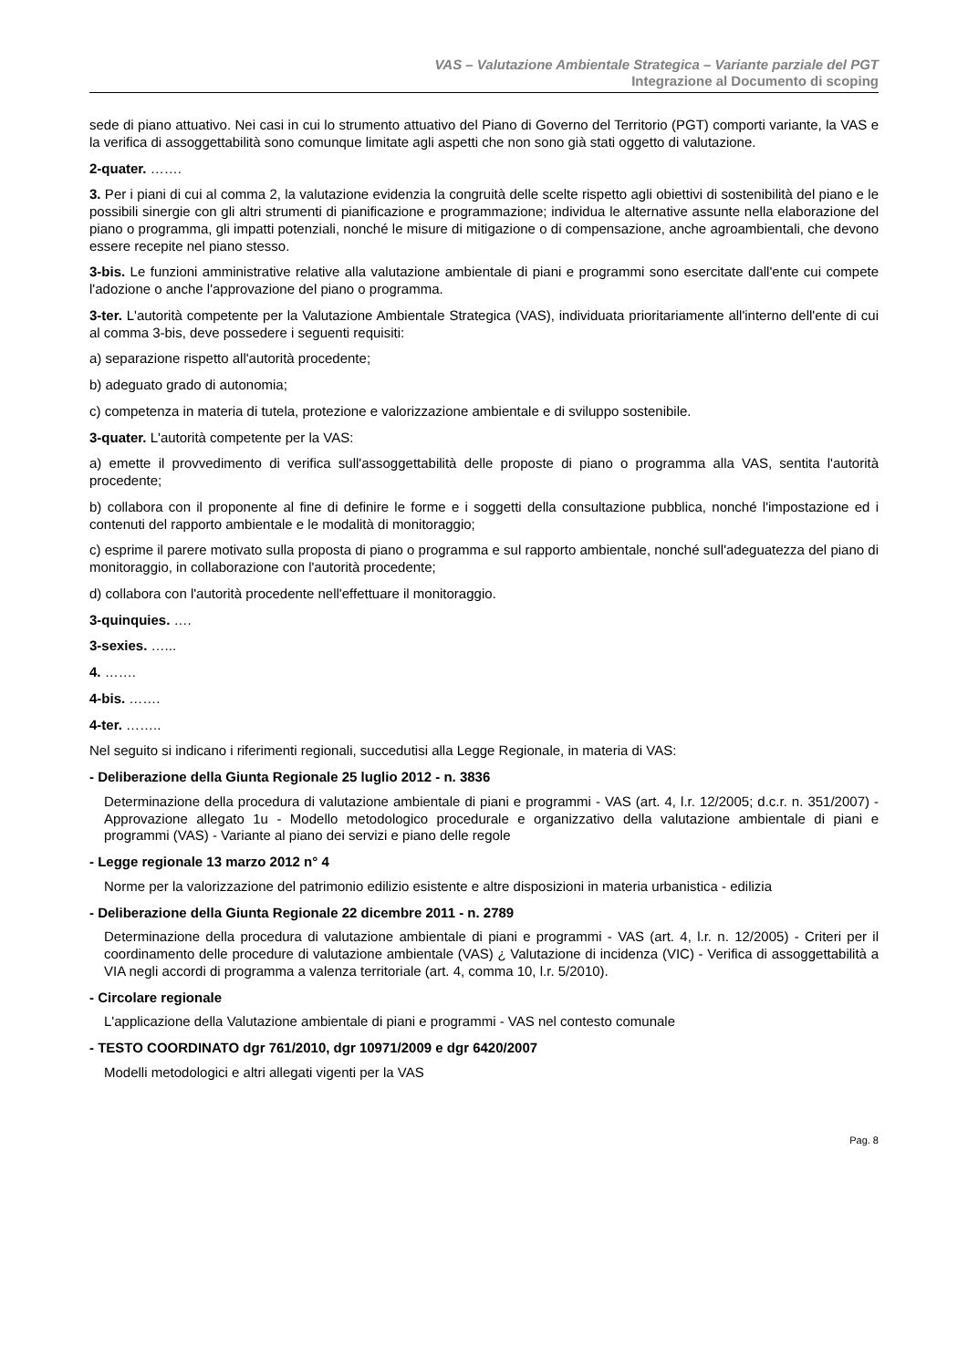VAS – Valutazione Ambientale Strategica – Variante parziale del PGT
Integrazione al Documento di scoping
sede di piano attuativo. Nei casi in cui lo strumento attuativo del Piano di Governo del Territorio (PGT) comporti variante, la VAS e la verifica di assoggettabilità sono comunque limitate agli aspetti che non sono già stati oggetto di valutazione.
2-quater. …….
3. Per i piani di cui al comma 2, la valutazione evidenzia la congruità delle scelte rispetto agli obiettivi di sostenibilità del piano e le possibili sinergie con gli altri strumenti di pianificazione e programmazione; individua le alternative assunte nella elaborazione del piano o programma, gli impatti potenziali, nonché le misure di mitigazione o di compensazione, anche agroambientali, che devono essere recepite nel piano stesso.
3-bis. Le funzioni amministrative relative alla valutazione ambientale di piani e programmi sono esercitate dall'ente cui compete l'adozione o anche l'approvazione del piano o programma.
3-ter. L'autorità competente per la Valutazione Ambientale Strategica (VAS), individuata prioritariamente all'interno dell'ente di cui al comma 3-bis, deve possedere i seguenti requisiti:
a) separazione rispetto all'autorità procedente;
b) adeguato grado di autonomia;
c) competenza in materia di tutela, protezione e valorizzazione ambientale e di sviluppo sostenibile.
3-quater. L'autorità competente per la VAS:
a) emette il provvedimento di verifica sull'assoggettabilità delle proposte di piano o programma alla VAS, sentita l'autorità procedente;
b) collabora con il proponente al fine di definire le forme e i soggetti della consultazione pubblica, nonché l'impostazione ed i contenuti del rapporto ambientale e le modalità di monitoraggio;
c) esprime il parere motivato sulla proposta di piano o programma e sul rapporto ambientale, nonché sull'adeguatezza del piano di monitoraggio, in collaborazione con l'autorità procedente;
d) collabora con l'autorità procedente nell'effettuare il monitoraggio.
3-quinquies. ….
3-sexies. …...
4. …….
4-bis. …….
4-ter. ……..
Nel seguito si indicano i riferimenti regionali, succedutisi alla Legge Regionale, in materia di VAS:
- Deliberazione della Giunta Regionale 25 luglio 2012 - n. 3836
Determinazione della procedura di valutazione ambientale di piani e programmi - VAS (art. 4, l.r. 12/2005; d.c.r. n. 351/2007) - Approvazione allegato 1u - Modello metodologico procedurale e organizzativo della valutazione ambientale di piani e programmi (VAS) - Variante al piano dei servizi e piano delle regole
- Legge regionale 13 marzo 2012 n° 4
Norme per la valorizzazione del patrimonio edilizio esistente e altre disposizioni in materia urbanistica - edilizia
- Deliberazione della Giunta Regionale 22 dicembre 2011 - n. 2789
Determinazione della procedura di valutazione ambientale di piani e programmi - VAS (art. 4, l.r. n. 12/2005) - Criteri per il coordinamento delle procedure di valutazione ambientale (VAS) ¿ Valutazione di incidenza (VIC) - Verifica di assoggettabilità a VIA negli accordi di programma a valenza territoriale (art. 4, comma 10, l.r. 5/2010).
- Circolare regionale
L'applicazione della Valutazione ambientale di piani e programmi - VAS nel contesto comunale
- TESTO COORDINATO dgr 761/2010, dgr 10971/2009 e dgr 6420/2007
Modelli metodologici e altri allegati vigenti per la VAS
Pag. 8